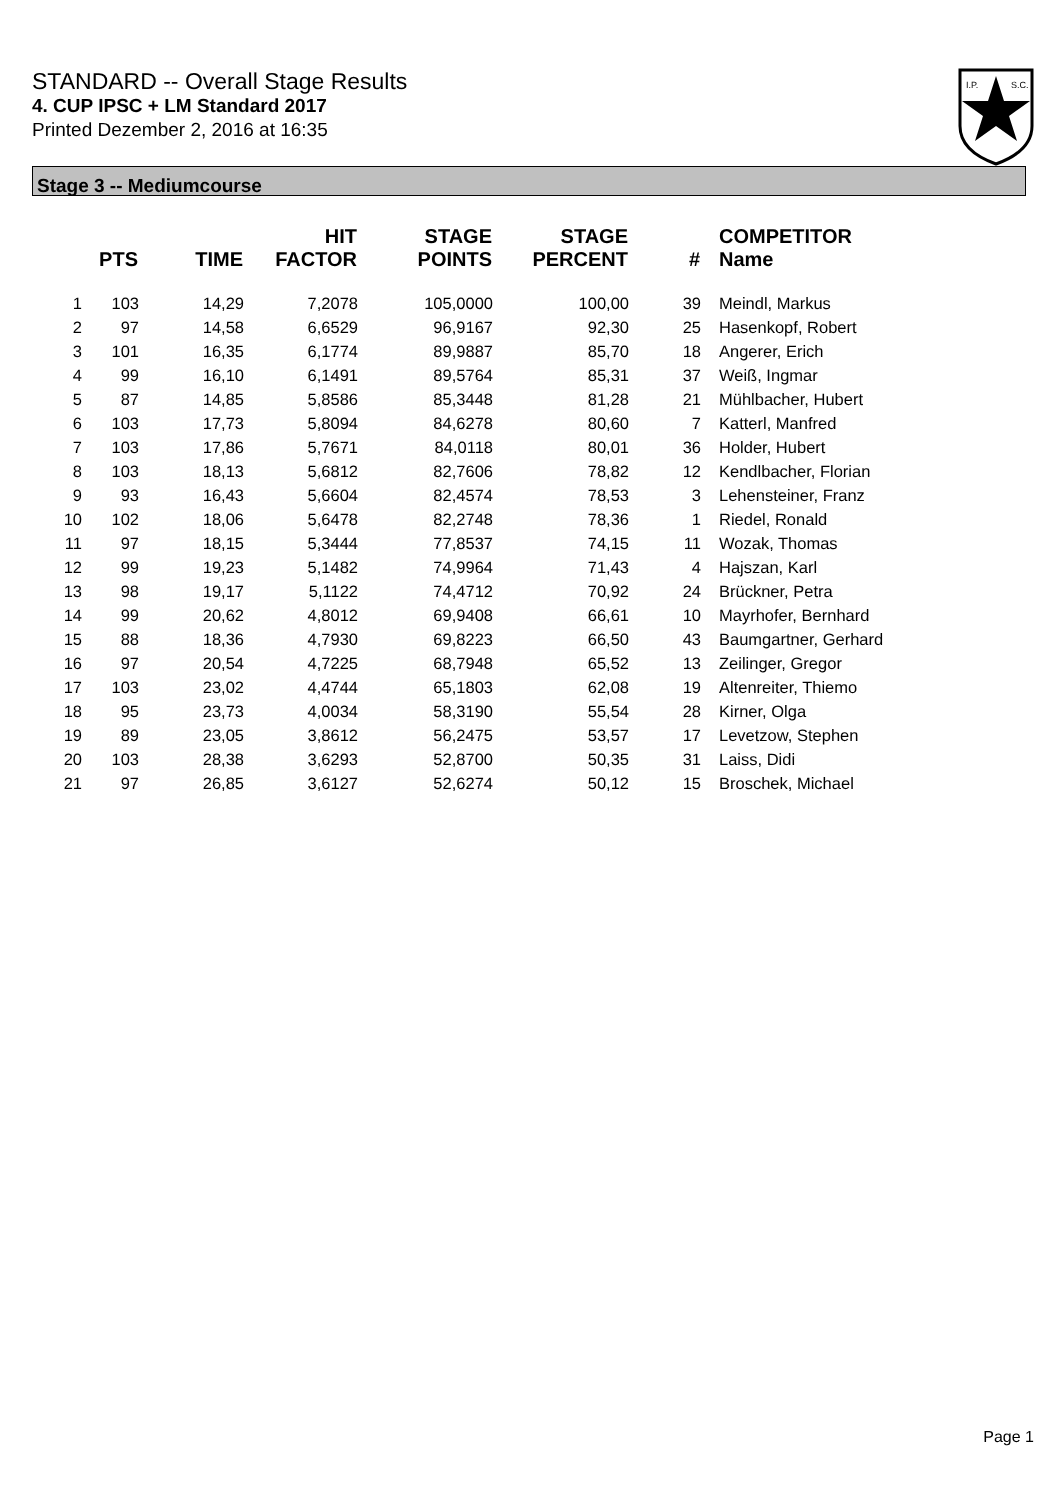STANDARD -- Overall Stage Results
4. CUP IPSC + LM Standard 2017
Printed Dezember 2, 2016 at 16:35
I.P.
S.C.
Stage 3 -- Mediumcourse
| | PTS | TIME | HIT FACTOR | STAGE POINTS | STAGE PERCENT | # | COMPETITOR Name |
| --- | --- | --- | --- | --- | --- | --- | --- |
| 1 | 103 | 14,29 | 7,2078 | 105,0000 | 100,00 | 39 | Meindl, Markus |
| 2 | 97 | 14,58 | 6,6529 | 96,9167 | 92,30 | 25 | Hasenkopf, Robert |
| 3 | 101 | 16,35 | 6,1774 | 89,9887 | 85,70 | 18 | Angerer, Erich |
| 4 | 99 | 16,10 | 6,1491 | 89,5764 | 85,31 | 37 | Weiß, Ingmar |
| 5 | 87 | 14,85 | 5,8586 | 85,3448 | 81,28 | 21 | Mühlbacher, Hubert |
| 6 | 103 | 17,73 | 5,8094 | 84,6278 | 80,60 | 7 | Katterl, Manfred |
| 7 | 103 | 17,86 | 5,7671 | 84,0118 | 80,01 | 36 | Holder, Hubert |
| 8 | 103 | 18,13 | 5,6812 | 82,7606 | 78,82 | 12 | Kendlbacher, Florian |
| 9 | 93 | 16,43 | 5,6604 | 82,4574 | 78,53 | 3 | Lehensteiner, Franz |
| 10 | 102 | 18,06 | 5,6478 | 82,2748 | 78,36 | 1 | Riedel, Ronald |
| 11 | 97 | 18,15 | 5,3444 | 77,8537 | 74,15 | 11 | Wozak, Thomas |
| 12 | 99 | 19,23 | 5,1482 | 74,9964 | 71,43 | 4 | Hajszan, Karl |
| 13 | 98 | 19,17 | 5,1122 | 74,4712 | 70,92 | 24 | Brückner, Petra |
| 14 | 99 | 20,62 | 4,8012 | 69,9408 | 66,61 | 10 | Mayrhofer, Bernhard |
| 15 | 88 | 18,36 | 4,7930 | 69,8223 | 66,50 | 43 | Baumgartner, Gerhard |
| 16 | 97 | 20,54 | 4,7225 | 68,7948 | 65,52 | 13 | Zeilinger, Gregor |
| 17 | 103 | 23,02 | 4,4744 | 65,1803 | 62,08 | 19 | Altenreiter, Thiemo |
| 18 | 95 | 23,73 | 4,0034 | 58,3190 | 55,54 | 28 | Kirner, Olga |
| 19 | 89 | 23,05 | 3,8612 | 56,2475 | 53,57 | 17 | Levetzow, Stephen |
| 20 | 103 | 28,38 | 3,6293 | 52,8700 | 50,35 | 31 | Laiss, Didi |
| 21 | 97 | 26,85 | 3,6127 | 52,6274 | 50,12 | 15 | Broschek, Michael |
Page 1